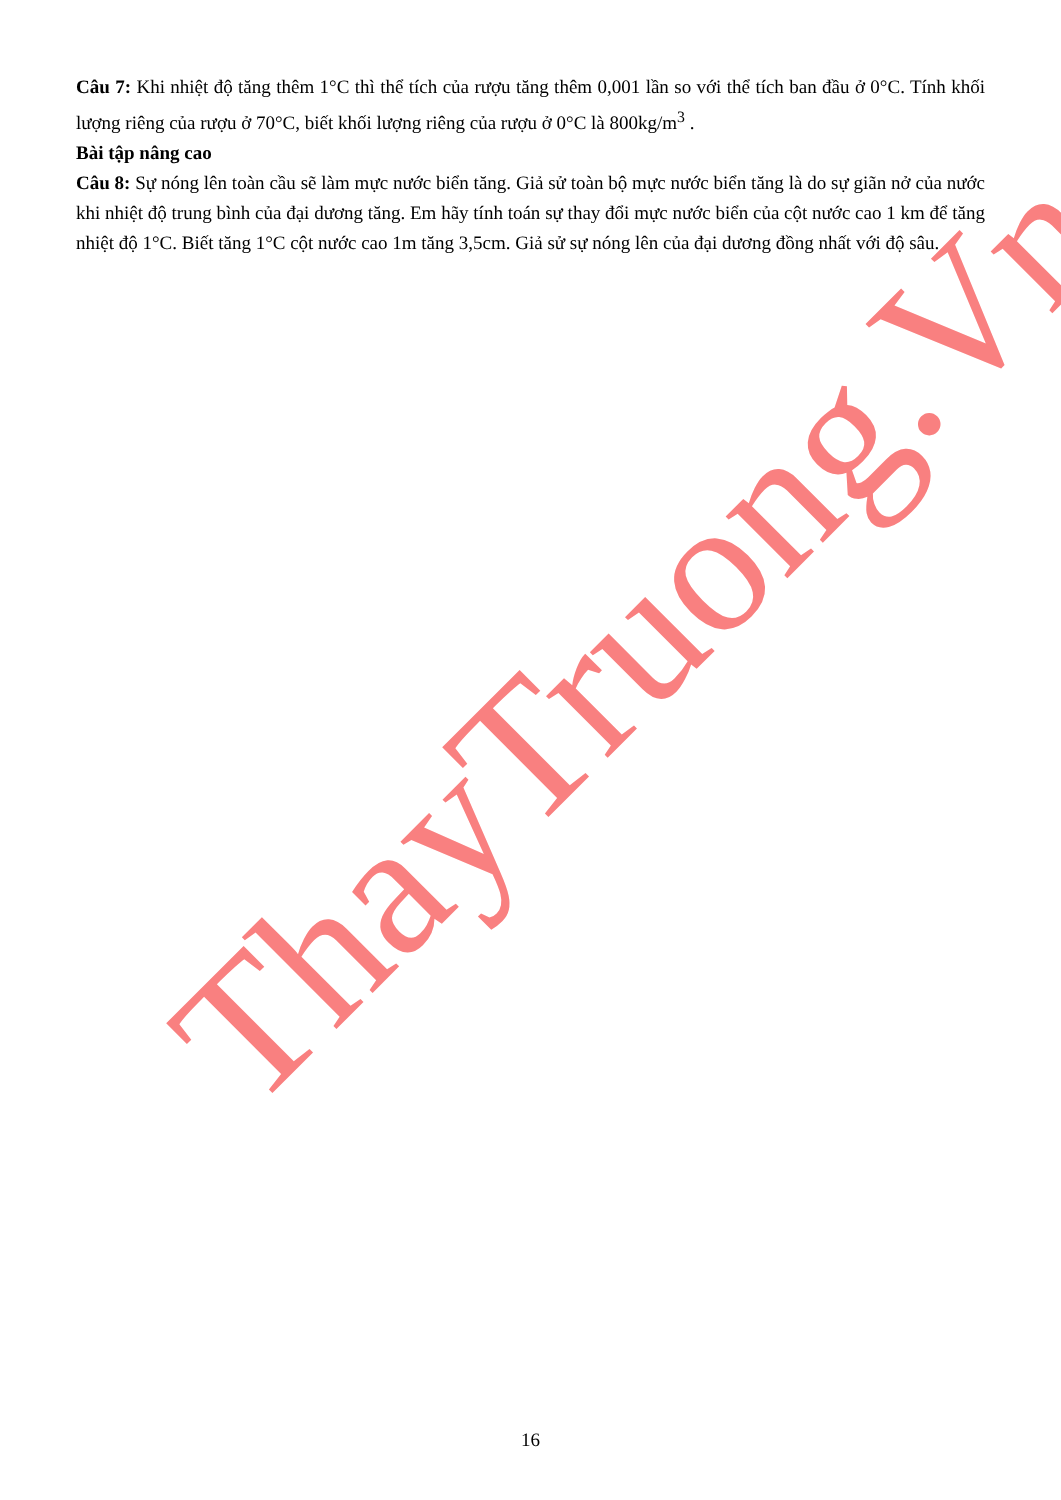Câu 7: Khi nhiệt độ tăng thêm 1°C thì thể tích của rượu tăng thêm 0,001 lần so với thể tích ban đầu ở 0°C. Tính khối lượng riêng của rượu ở 70°C, biết khối lượng riêng của rượu ở 0°C là 800kg/m<sup>3</sup> .
Bài tập nâng cao
Câu 8: Sự nóng lên toàn cầu sẽ làm mực nước biển tăng. Giả sử toàn bộ mực nước biển tăng là do sự giãn nở của nước khi nhiệt độ trung bình của đại dương tăng. Em hãy tính toán sự thay đổi mực nước biển của cột nước cao 1 km để tăng nhiệt độ 1°C. Biết tăng 1°C cột nước cao 1m tăng 3,5cm. Giả sử sự nóng lên của đại dương đồng nhất với độ sâu.
ThayTruong.Vn
16